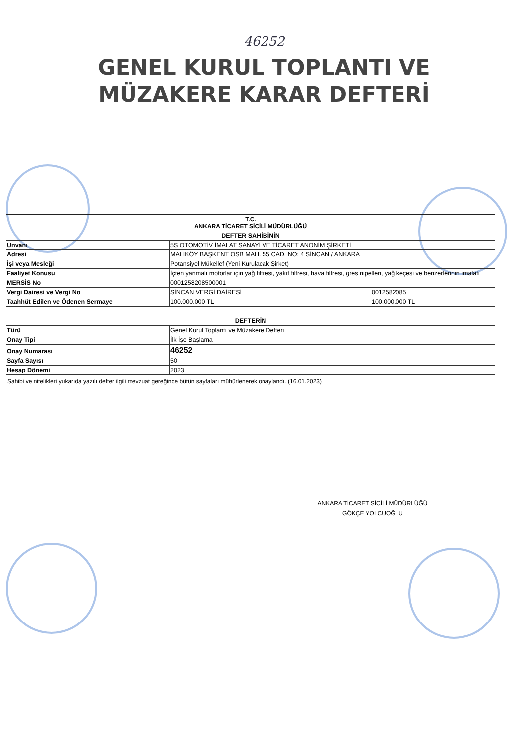46252
GENEL KURUL TOPLANTI VE
MÜZAKERE KARAR DEFTERİ
| T.C. ANKARA TİCARET SİCİLİ MÜDÜRLÜĞÜ | | |
| --- | --- | --- |
| DEFTER SAHİBİNİN | | |
| Unvanı | 5S OTOMOTİV İMALAT SANAYİ VE TİCARET ANONİM ŞİRKETİ | |
| Adresi | MALIKÖY BAŞKENT OSB MAH. 55 CAD. NO: 4 SİNCAN / ANKARA | |
| İşi veya Mesleği | Potansiyel Mükellef (Yeni Kurulacak Şirket) | |
| Faaliyet Konusu | İçten yanmalı motorlar için yağ filtresi, yakıt filtresi, hava filtresi, gres nipelleri, yağ keçesi ve benzerlerinin imalatı | |
| MERSİS No | 0001258208500001 | |
| Vergi Dairesi ve Vergi No | SİNCAN VERGİ DAİRESİ | 0012582085 |
| Taahhüt Edilen ve Ödenen Sermaye | 100.000.000 TL | 100.000.000 TL |
| DEFTERİN | | |
| Türü | Genel Kurul Toplantı ve Müzakere Defteri | |
| Onay Tipi | İlk İşe Başlama | |
| Onay Numarası | 46252 | |
| Sayfa Sayısı | 50 | |
| Hesap Dönemi | 2023 | |
Sahibi ve nitelikleri yukarıda yazılı defter ilgili mevzuat gereğince bütün sayfaları mühürlenerek onaylandı. (16.01.2023)
ANKARA TİCARET SİCİLİ MÜDÜRLÜĞÜ
GÖKÇE YOLCUOĞLU